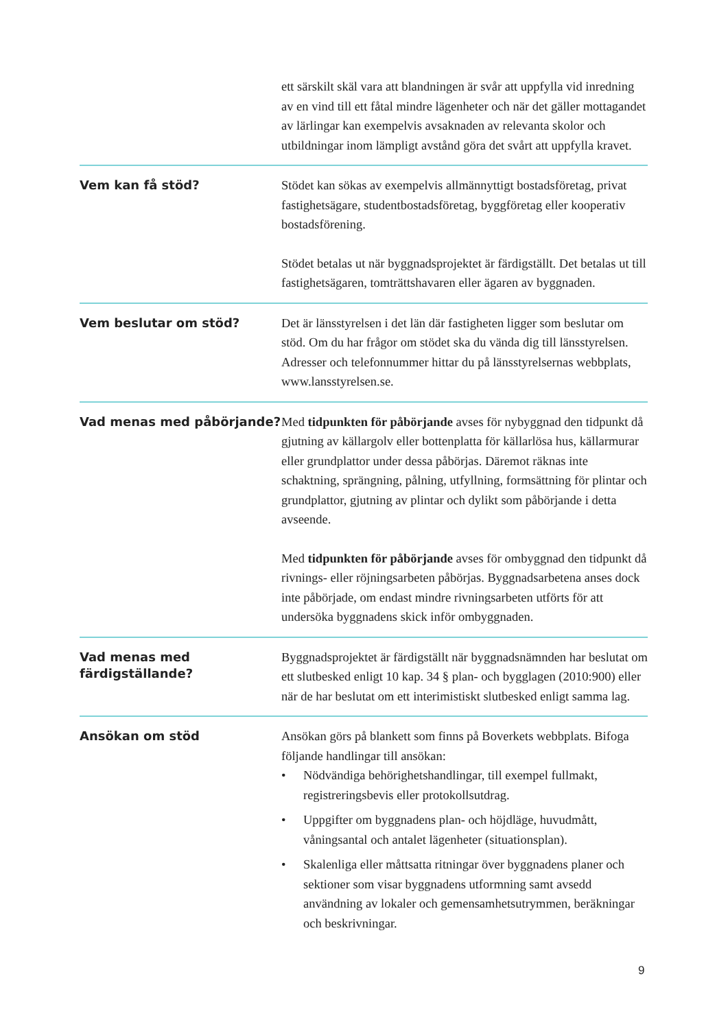ett särskilt skäl vara att blandningen är svår att uppfylla vid inredning av en vind till ett fåtal mindre lägenheter och när det gäller mottagandet av lärlingar kan exempelvis avsaknaden av relevanta skolor och utbildningar inom lämpligt avstånd göra det svårt att uppfylla kravet.
Vem kan få stöd?
Stödet kan sökas av exempelvis allmännyttigt bostadsföretag, privat fastighetsägare, studentbostadsföretag, byggföretag eller kooperativ bostadsförening.
Stödet betalas ut när byggnadsprojektet är färdigställt. Det betalas ut till fastighetsägaren, tomträttshavaren eller ägaren av byggnaden.
Vem beslutar om stöd?
Det är länsstyrelsen i det län där fastigheten ligger som beslutar om stöd. Om du har frågor om stödet ska du vända dig till länsstyrelsen. Adresser och telefonnummer hittar du på länsstyrelsernas webbplats, www.lansstyrelsen.se.
Vad menas med påbörjande?
Med tidpunkten för påbörjande avses för nybyggnad den tidpunkt då gjutning av källargolv eller bottenplatta för källarlösa hus, källarmurar eller grundplattor under dessa påbörjas. Däremot räknas inte schaktning, sprängning, pålning, utfyllning, formsättning för plintar och grundplattor, gjutning av plintar och dylikt som påbörjande i detta avseende.
Med tidpunkten för påbörjande avses för ombyggnad den tidpunkt då rivnings- eller röjningsarbeten påbörjas. Byggnadsarbetena anses dock inte påbörjade, om endast mindre rivningsarbeten utförts för att undersöka byggnadens skick inför ombyggnaden.
Vad menas med
färdigställande?
Byggnadsprojektet är färdigställt när byggnadsnämnden har beslutat om ett slutbesked enligt 10 kap. 34 § plan- och bygglagen (2010:900) eller när de har beslutat om ett interimistiskt slutbesked enligt samma lag.
Ansökan om stöd
Ansökan görs på blankett som finns på Boverkets webbplats. Bifoga följande handlingar till ansökan:
• Nödvändiga behörighetshandlingar, till exempel fullmakt, registreringsbevis eller protokollsutdrag.
• Uppgifter om byggnadens plan- och höjdläge, huvudmått, våningsantal och antalet lägenheter (situationsplan).
• Skalenliga eller måttsatta ritningar över byggnadens planer och sektioner som visar byggnadens utformning samt avsedd användning av lokaler och gemensamhetsutrymmen, beräkningar och beskrivningar.
9